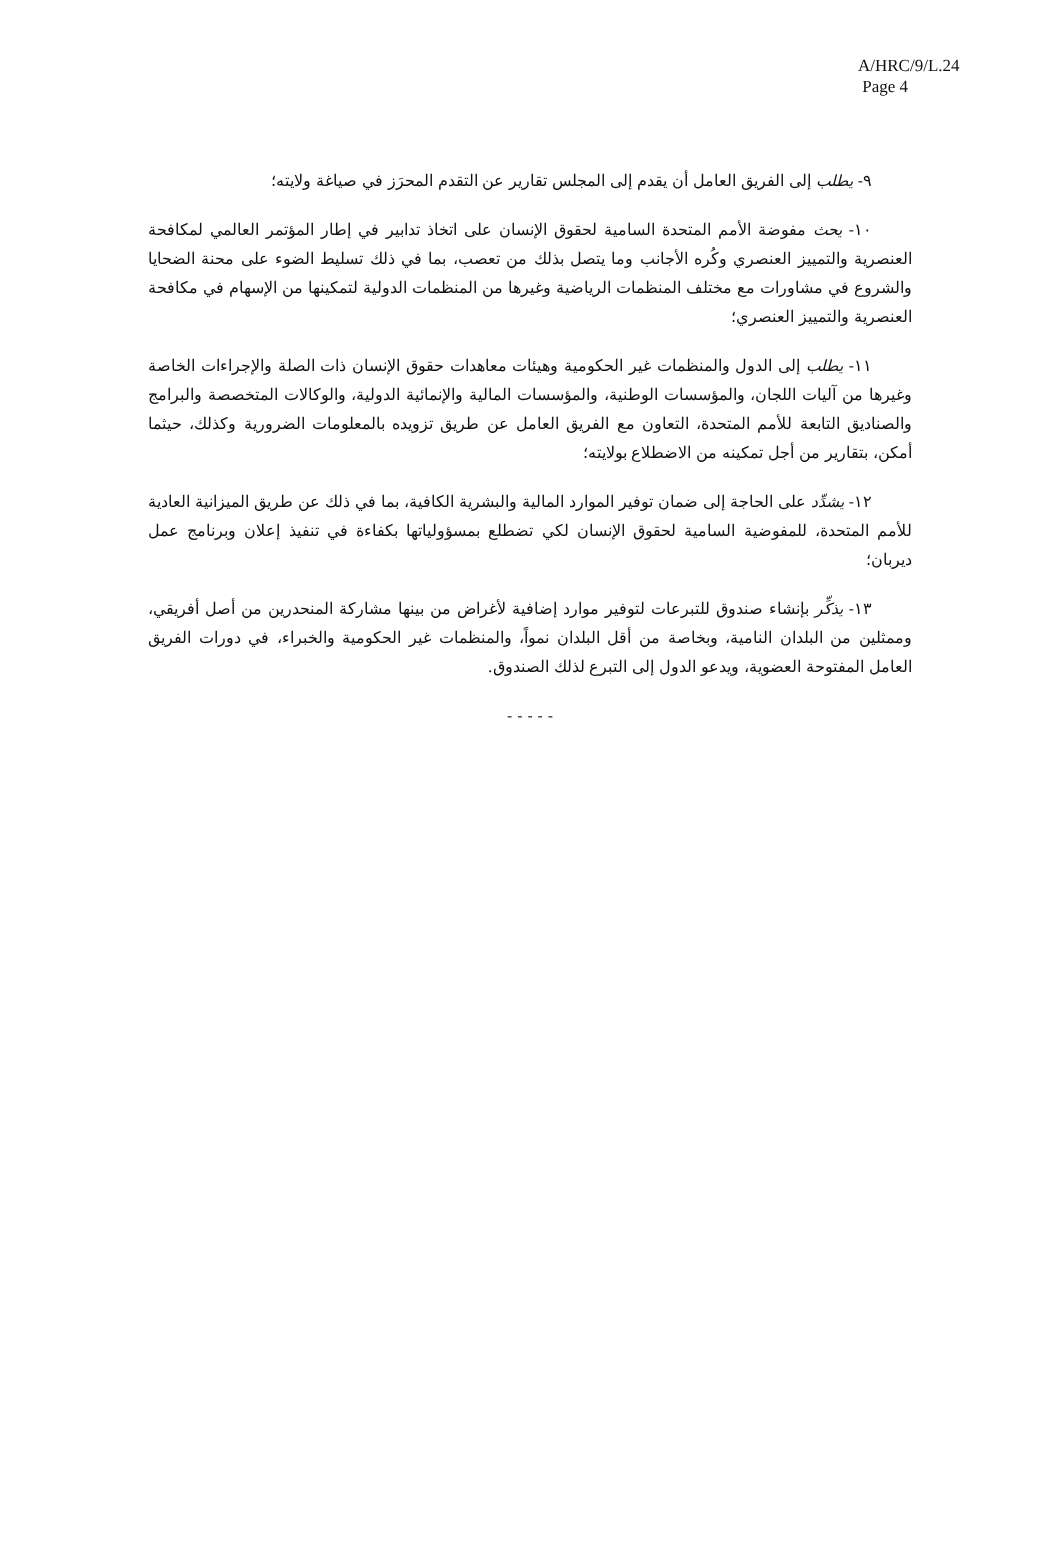A/HRC/9/L.24
Page 4
٩- يطلب إلى الفريق العامل أن يقدم إلى المجلس تقارير عن التقدم المحرَز في صياغة ولايته؛
١٠- يحث مفوضة الأمم المتحدة السامية لحقوق الإنسان على اتخاذ تدابير في إطار المؤتمر العالمي لمكافحة العنصرية والتمييز العنصري وكُره الأجانب وما يتصل بذلك من تعصب، بما في ذلك تسليط الضوء على محنة الضحايا والشروع في مشاورات مع مختلف المنظمات الرياضية وغيرها من المنظمات الدولية لتمكينها من الإسهام في مكافحة العنصرية والتمييز العنصري؛
١١- يطلب إلى الدول والمنظمات غير الحكومية وهيئات معاهدات حقوق الإنسان ذات الصلة والإجراءات الخاصة وغيرها من آليات اللجان، والمؤسسات الوطنية، والمؤسسات المالية والإنمائية الدولية، والوكالات المتخصصة والبرامج والصناديق التابعة للأمم المتحدة، التعاون مع الفريق العامل عن طريق تزويده بالمعلومات الضرورية وكذلك، حيثما أمكن، بتقارير من أجل تمكينه من الاضطلاع بولايته؛
١٢- يشدِّد على الحاجة إلى ضمان توفير الموارد المالية والبشرية الكافية، بما في ذلك عن طريق الميزانية العادية للأمم المتحدة، للمفوضية السامية لحقوق الإنسان لكي تضطلع بمسؤولياتها بكفاءة في تنفيذ إعلان وبرنامج عمل ديربان؛
١٣- يذكِّر بإنشاء صندوق للتبرعات لتوفير موارد إضافية لأغراض من بينها مشاركة المنحدرين من أصل أفريقي، وممثلين من البلدان النامية، وبخاصة من أقل البلدان نمواً، والمنظمات غير الحكومية والخبراء، في دورات الفريق العامل المفتوحة العضوية، ويدعو الدول إلى التبرع لذلك الصندوق.
- - - - -